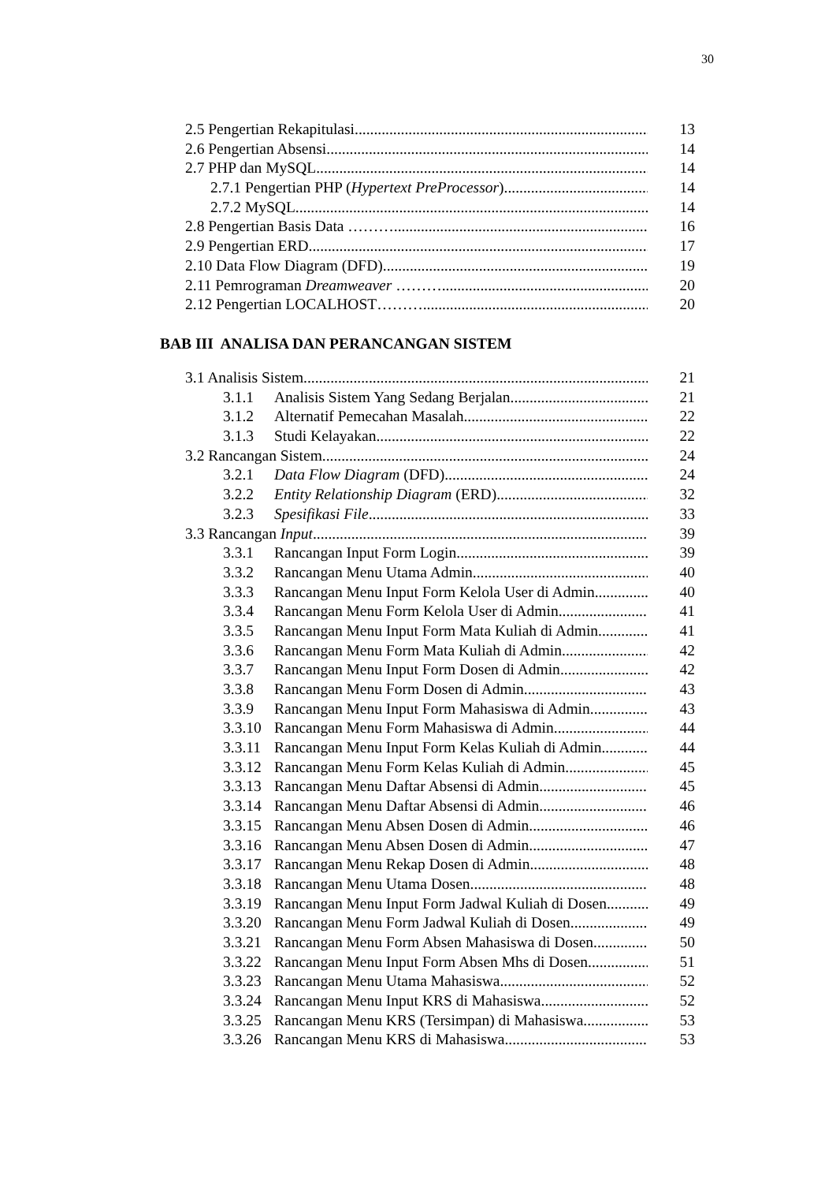30
2.5 Pengertian Rekapitulasi 13
2.6 Pengertian Absensi 14
2.7 PHP dan MySQL 14
2.7.1 Pengertian PHP (Hypertext PreProcessor) 14
2.7.2 MySQL 14
2.8 Pengertian Basis Data ……….. 16
2.9 Pengertian ERD 17
2.10 Data Flow Diagram (DFD) 19
2.11 Pemrograman Dreamweaver ……… 20
2.12 Pengertian LOCALHOST……… 20
BAB III ANALISA DAN PERANCANGAN SISTEM
3.1 Analisis Sistem 21
3.1.1 Analisis Sistem Yang Sedang Berjalan 21
3.1.2 Alternatif Pemecahan Masalah 22
3.1.3 Studi Kelayakan 22
3.2 Rancangan Sistem 24
3.2.1 Data Flow Diagram (DFD) 24
3.2.2 Entity Relationship Diagram (ERD) 32
3.2.3 Spesifikasi File 33
3.3 Rancangan Input 39
3.3.1 Rancangan Input Form Login 39
3.3.2 Rancangan Menu Utama Admin 40
3.3.3 Rancangan Menu Input Form Kelola User di Admin 40
3.3.4 Rancangan Menu Form Kelola User di Admin 41
3.3.5 Rancangan Menu Input Form Mata Kuliah di Admin 41
3.3.6 Rancangan Menu Form Mata Kuliah di Admin 42
3.3.7 Rancangan Menu Input Form Dosen di Admin 42
3.3.8 Rancangan Menu Form Dosen di Admin 43
3.3.9 Rancangan Menu Input Form Mahasiswa di Admin 43
3.3.10 Rancangan Menu Form Mahasiswa di Admin 44
3.3.11 Rancangan Menu Input Form Kelas Kuliah di Admin 44
3.3.12 Rancangan Menu Form Kelas Kuliah di Admin 45
3.3.13 Rancangan Menu Daftar Absensi di Admin 45
3.3.14 Rancangan Menu Daftar Absensi di Admin 46
3.3.15 Rancangan Menu Absen Dosen di Admin 46
3.3.16 Rancangan Menu Absen Dosen di Admin 47
3.3.17 Rancangan Menu Rekap Dosen di Admin 48
3.3.18 Rancangan Menu Utama Dosen 48
3.3.19 Rancangan Menu Input Form Jadwal Kuliah di Dosen 49
3.3.20 Rancangan Menu Form Jadwal Kuliah di Dosen 49
3.3.21 Rancangan Menu Form Absen Mahasiswa di Dosen 50
3.3.22 Rancangan Menu Input Form Absen Mhs di Dosen 51
3.3.23 Rancangan Menu Utama Mahasiswa 52
3.3.24 Rancangan Menu Input KRS di Mahasiswa 52
3.3.25 Rancangan Menu KRS (Tersimpan) di Mahasiswa 53
3.3.26 Rancangan Menu KRS di Mahasiswa 53